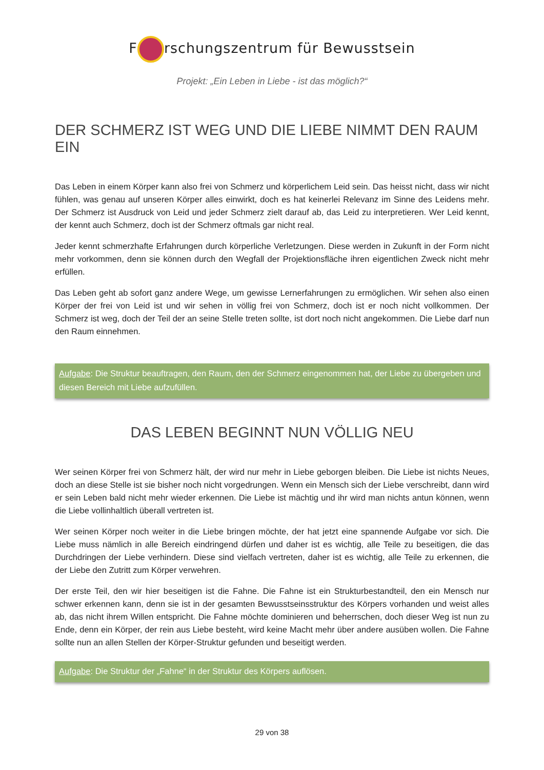F rschungszentrum für Bewusstsein
Projekt: „Ein Leben in Liebe - ist das möglich?“
DER SCHMERZ IST WEG UND DIE LIEBE NIMMT DEN RAUM EIN
Das Leben in einem Körper kann also frei von Schmerz und körperlichem Leid sein. Das heisst nicht, dass wir nicht fühlen, was genau auf unseren Körper alles einwirkt, doch es hat keinerlei Relevanz im Sinne des Leidens mehr. Der Schmerz ist Ausdruck von Leid und jeder Schmerz zielt darauf ab, das Leid zu interpretieren. Wer Leid kennt, der kennt auch Schmerz, doch ist der Schmerz oftmals gar nicht real.
Jeder kennt schmerzhafte Erfahrungen durch körperliche Verletzungen. Diese werden in Zukunft in der Form nicht mehr vorkommen, denn sie können durch den Wegfall der Projektionsfläche ihren eigentlichen Zweck nicht mehr erfüllen.
Das Leben geht ab sofort ganz andere Wege, um gewisse Lernerfahrungen zu ermöglichen. Wir sehen also einen Körper der frei von Leid ist und wir sehen in völlig frei von Schmerz, doch ist er noch nicht vollkommen. Der Schmerz ist weg, doch der Teil der an seine Stelle treten sollte, ist dort noch nicht angekommen. Die Liebe darf nun den Raum einnehmen.
Aufgabe: Die Struktur beauftragen, den Raum, den der Schmerz eingenommen hat, der Liebe zu übergeben und diesen Bereich mit Liebe aufzufüllen.
DAS LEBEN BEGINNT NUN VÖLLIG NEU
Wer seinen Körper frei von Schmerz hält, der wird nur mehr in Liebe geborgen bleiben. Die Liebe ist nichts Neues, doch an diese Stelle ist sie bisher noch nicht vorgedrungen. Wenn ein Mensch sich der Liebe verschreibt, dann wird er sein Leben bald nicht mehr wieder erkennen. Die Liebe ist mächtig und ihr wird man nichts antun können, wenn die Liebe vollinhaltlich überall vertreten ist.
Wer seinen Körper noch weiter in die Liebe bringen möchte, der hat jetzt eine spannende Aufgabe vor sich. Die Liebe muss nämlich in alle Bereich eindringend dürfen und daher ist es wichtig, alle Teile zu beseitigen, die das Durchdringen der Liebe verhindern. Diese sind vielfach vertreten, daher ist es wichtig, alle Teile zu erkennen, die der Liebe den Zutritt zum Körper verwehren.
Der erste Teil, den wir hier beseitigen ist die Fahne. Die Fahne ist ein Strukturbestandteil, den ein Mensch nur schwer erkennen kann, denn sie ist in der gesamten Bewusstseinsstruktur des Körpers vorhanden und weist alles ab, das nicht ihrem Willen entspricht. Die Fahne möchte dominieren und beherrschen, doch dieser Weg ist nun zu Ende, denn ein Körper, der rein aus Liebe besteht, wird keine Macht mehr über andere ausüben wollen. Die Fahne sollte nun an allen Stellen der Körper-Struktur gefunden und beseitigt werden.
Aufgabe: Die Struktur der „Fahne“ in der Struktur des Körpers auflösen.
29 von 38